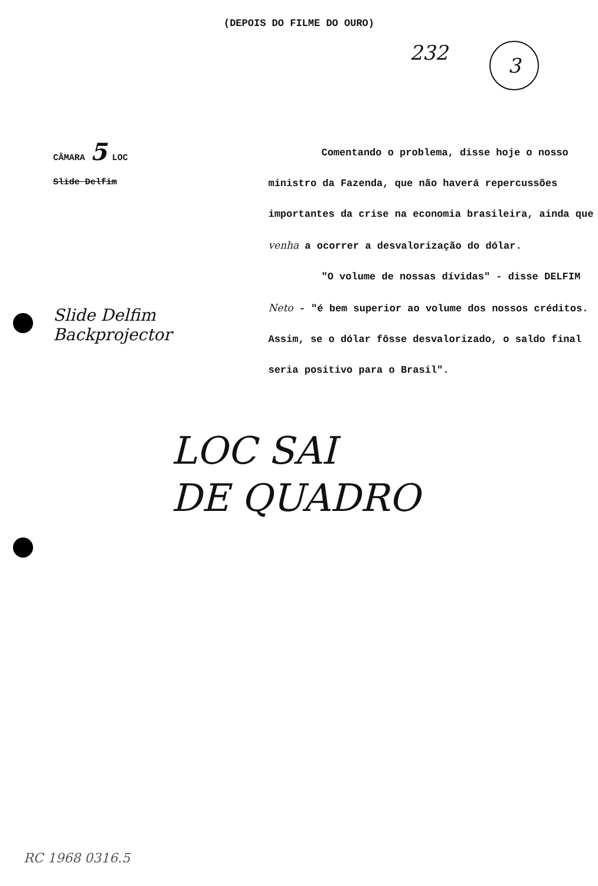(DEPOIS DO FILME DO OURO)
232 3
CÂMARA 5 LOC
Slide Delfim
Slide Delfim
Backprojector
Comentando o problema, disse hoje o nosso ministro da Fazenda, que não haverá repercussões importantes da crise na economia brasileira, ainda que venha a ocorrer a desvalorização do dólar.
"O volume de nossas dívidas" - disse DELFIM Neto - "é bem superior ao volume dos nossos créditos. Assim, se o dólar fôsse desvalorizado, o saldo final seria positivo para o Brasil".
LOC SAI
DE QUADRO
RC 1968 0316.5